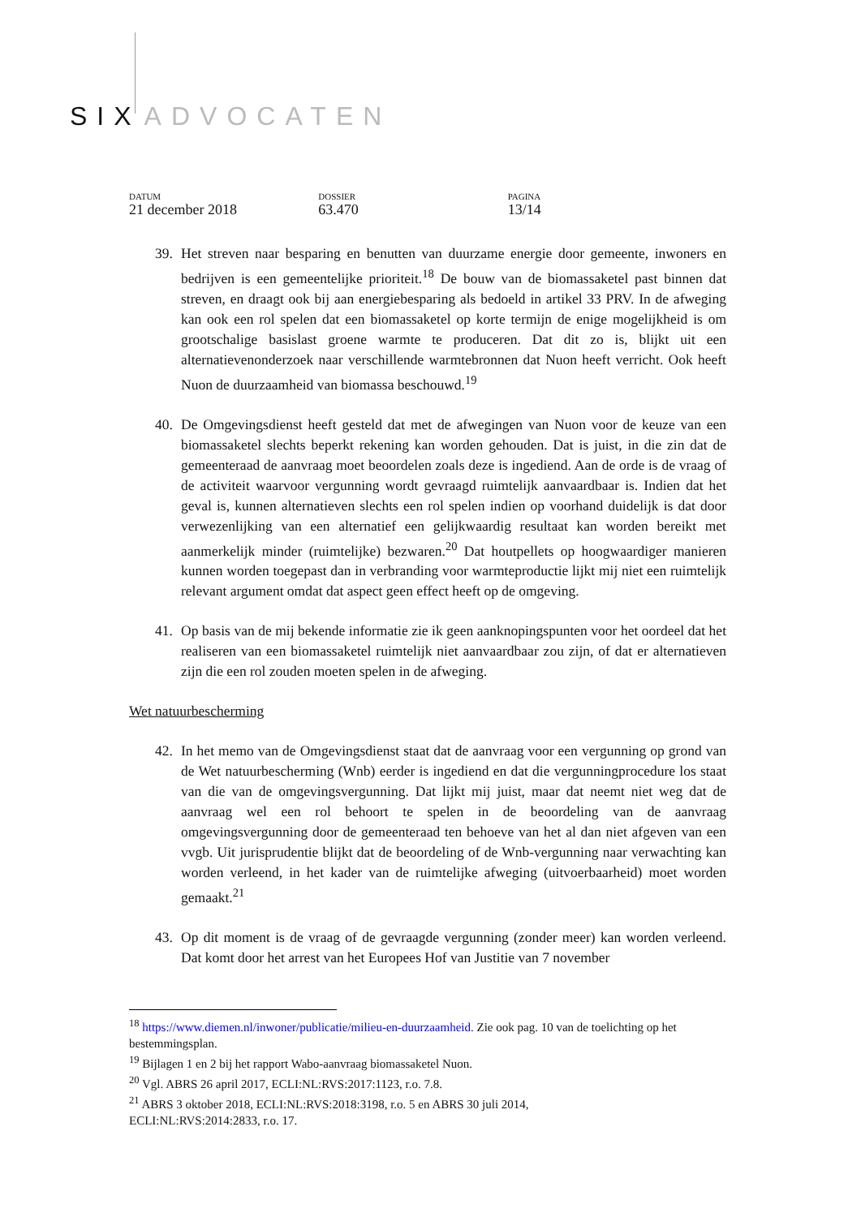SIX ADVOCATEN
DATUM
21 december 2018
DOSSIER
63.470
PAGINA
13/14
39. Het streven naar besparing en benutten van duurzame energie door gemeente, inwoners en bedrijven is een gemeentelijke prioriteit.<sup>18</sup> De bouw van de biomassaketel past binnen dat streven, en draagt ook bij aan energiebesparing als bedoeld in artikel 33 PRV. In de afweging kan ook een rol spelen dat een biomassaketel op korte termijn de enige mogelijkheid is om grootschalige basislast groene warmte te produceren. Dat dit zo is, blijkt uit een alternatievenonderzoek naar verschillende warmtebronnen dat Nuon heeft verricht. Ook heeft Nuon de duurzaamheid van biomassa beschouwd.<sup>19</sup>
40. De Omgevingsdienst heeft gesteld dat met de afwegingen van Nuon voor de keuze van een biomassaketel slechts beperkt rekening kan worden gehouden. Dat is juist, in die zin dat de gemeenteraad de aanvraag moet beoordelen zoals deze is ingediend. Aan de orde is de vraag of de activiteit waarvoor vergunning wordt gevraagd ruimtelijk aanvaardbaar is. Indien dat het geval is, kunnen alternatieven slechts een rol spelen indien op voorhand duidelijk is dat door verwezenlijking van een alternatief een gelijkwaardig resultaat kan worden bereikt met aanmerkelijk minder (ruimtelijke) bezwaren.<sup>20</sup> Dat houtpellets op hoogwaardiger manieren kunnen worden toegepast dan in verbranding voor warmteproductie lijkt mij niet een ruimtelijk relevant argument omdat dat aspect geen effect heeft op de omgeving.
41. Op basis van de mij bekende informatie zie ik geen aanknopingspunten voor het oordeel dat het realiseren van een biomassaketel ruimtelijk niet aanvaardbaar zou zijn, of dat er alternatieven zijn die een rol zouden moeten spelen in de afweging.
Wet natuurbescherming
42. In het memo van de Omgevingsdienst staat dat de aanvraag voor een vergunning op grond van de Wet natuurbescherming (Wnb) eerder is ingediend en dat die vergunningprocedure los staat van die van de omgevingsvergunning. Dat lijkt mij juist, maar dat neemt niet weg dat de aanvraag wel een rol behoort te spelen in de beoordeling van de aanvraag omgevingsvergunning door de gemeenteraad ten behoeve van het al dan niet afgeven van een vvgb. Uit jurisprudentie blijkt dat de beoordeling of de Wnb-vergunning naar verwachting kan worden verleend, in het kader van de ruimtelijke afweging (uitvoerbaarheid) moet worden gemaakt.<sup>21</sup>
43. Op dit moment is de vraag of de gevraagde vergunning (zonder meer) kan worden verleend. Dat komt door het arrest van het Europees Hof van Justitie van 7 november
<sup>18</sup> https://www.diemen.nl/inwoner/publicatie/milieu-en-duurzaamheid. Zie ook pag. 10 van de toelichting op het bestemmingsplan.
<sup>19</sup> Bijlagen 1 en 2 bij het rapport Wabo-aanvraag biomassaketel Nuon.
<sup>20</sup> Vgl. ABRS 26 april 2017, ECLI:NL:RVS:2017:1123, r.o. 7.8.
<sup>21</sup> ABRS 3 oktober 2018, ECLI:NL:RVS:2018:3198, r.o. 5 en ABRS 30 juli 2014,
ECLI:NL:RVS:2014:2833, r.o. 17.